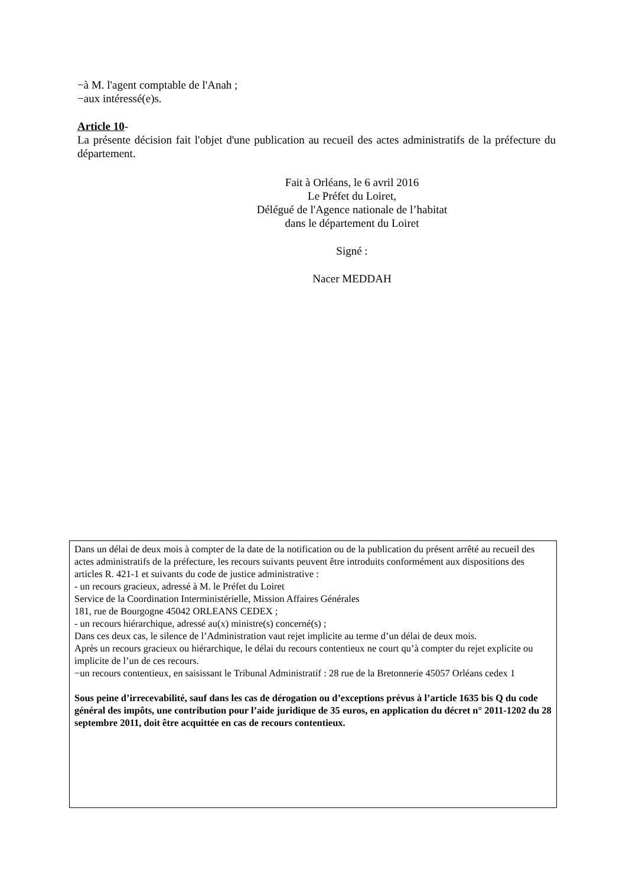−à M. l'agent comptable de l'Anah ;
−aux intéressé(e)s.
Article 10-
La présente décision fait l'objet d'une publication au recueil des actes administratifs de la préfecture du département.
Fait à Orléans, le 6 avril 2016
Le Préfet du Loiret,
Délégué de l'Agence nationale de l’habitat
dans le département du Loiret
Signé :
Nacer MEDDAH
Dans un délai de deux mois à compter de la date de la notification ou de la publication du présent arrêté au recueil des actes administratifs de la préfecture, les recours suivants peuvent être introduits conformément aux dispositions des articles R. 421-1 et suivants du code de justice administrative :
- un recours gracieux, adressé à M. le Préfet du Loiret
Service de la Coordination Interministérielle, Mission Affaires Générales
181, rue de Bourgogne 45042 ORLEANS CEDEX ;
- un recours hiérarchique, adressé au(x) ministre(s) concerné(s) ;
Dans ces deux cas, le silence de l’Administration vaut rejet implicite au terme d’un délai de deux mois.
Après un recours gracieux ou hiérarchique, le délai du recours contentieux ne court qu’à compter du rejet explicite ou implicite de l’un de ces recours.
−un recours contentieux, en saisissant le Tribunal Administratif : 28 rue de la Bretonnerie 45057 Orléans cedex 1
Sous peine d’irrecevabilité, sauf dans les cas de dérogation ou d’exceptions prévus à l’article 1635 bis Q du code général des impôts, une contribution pour l’aide juridique de 35 euros, en application du décret n° 2011-1202 du 28 septembre 2011, doit être acquittée en cas de recours contentieux.